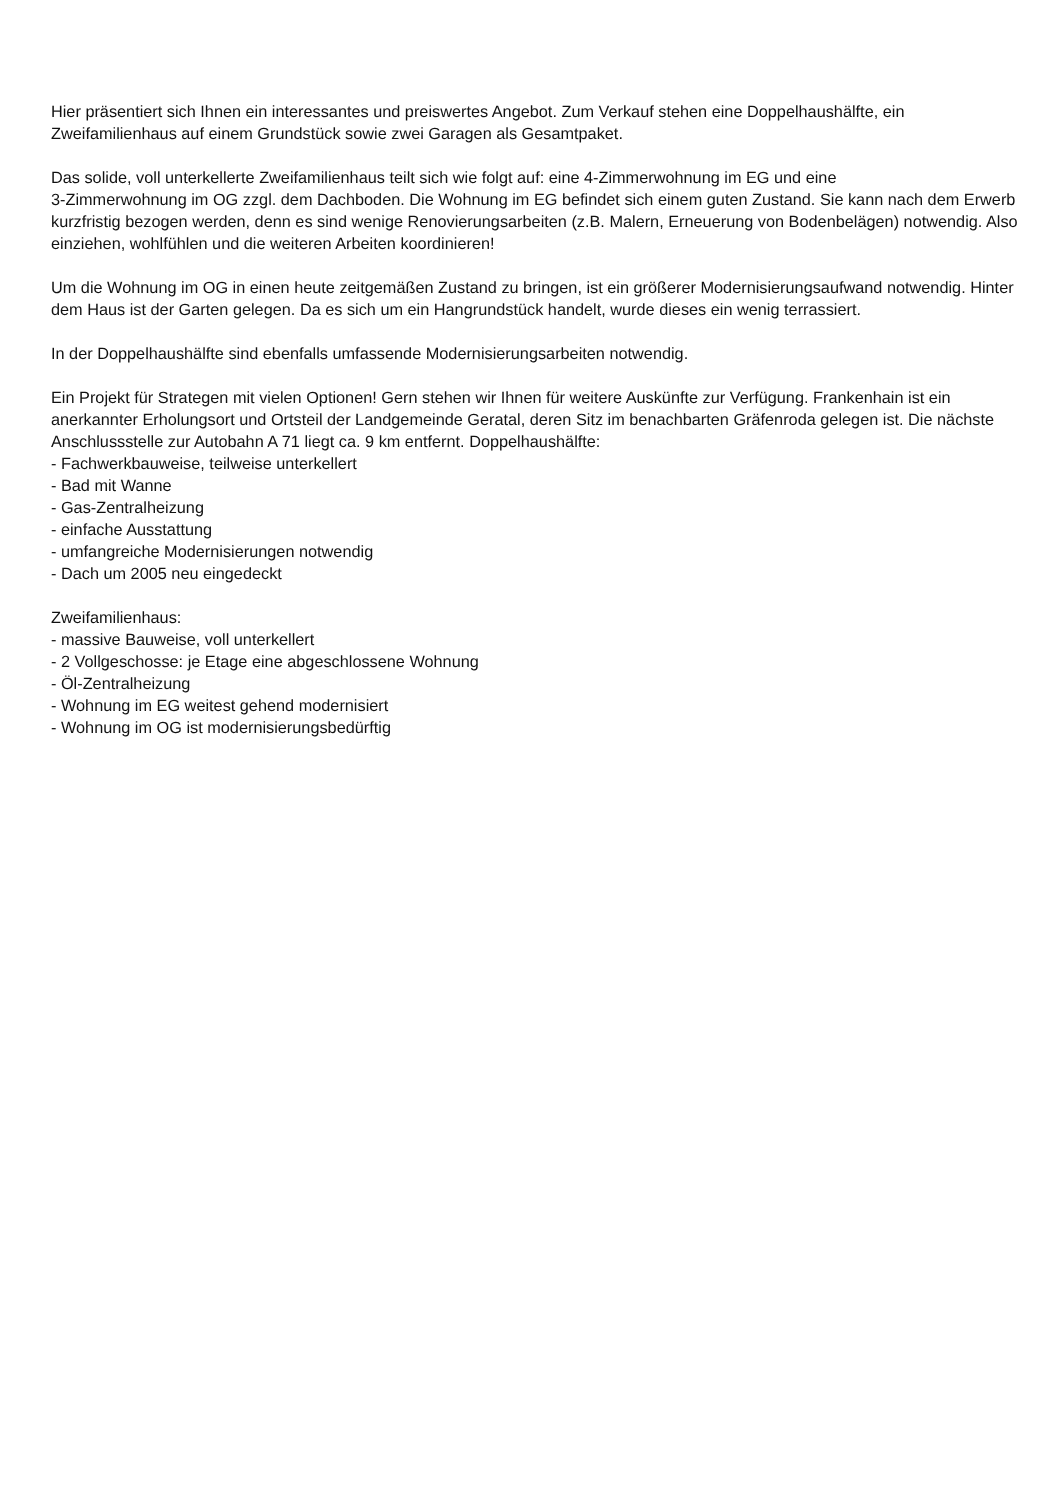Hier präsentiert sich Ihnen ein interessantes und preiswertes Angebot. Zum Verkauf stehen eine Doppelhaushälfte, ein Zweifamilienhaus auf einem Grundstück sowie zwei Garagen als Gesamtpaket.
Das solide, voll unterkellerte Zweifamilienhaus teilt sich wie folgt auf: eine 4-Zimmerwohnung im EG und eine
3-Zimmerwohnung im OG zzgl. dem Dachboden. Die Wohnung im EG befindet sich einem guten Zustand. Sie kann nach dem Erwerb kurzfristig bezogen werden, denn es sind wenige Renovierungsarbeiten (z.B. Malern, Erneuerung von Bodenbelägen) notwendig. Also einziehen, wohlfühlen und die weiteren Arbeiten koordinieren!
Um die Wohnung im OG in einen heute zeitgemäßen Zustand zu bringen, ist ein größerer Modernisierungsaufwand notwendig. Hinter dem Haus ist der Garten gelegen. Da es sich um ein Hangrundstück handelt, wurde dieses ein wenig terrassiert.
In der Doppelhaushälfte sind ebenfalls umfassende Modernisierungsarbeiten notwendig.
Ein Projekt für Strategen mit vielen Optionen! Gern stehen wir Ihnen für weitere Auskünfte zur Verfügung. Frankenhain ist ein anerkannter Erholungsort und Ortsteil der Landgemeinde Geratal, deren Sitz im benachbarten Gräfenroda gelegen ist. Die nächste Anschlussstelle zur Autobahn A 71 liegt ca. 9 km entfernt. Doppelhaushälfte:
- Fachwerkbauweise, teilweise unterkellert
- Bad mit Wanne
- Gas-Zentralheizung
- einfache Ausstattung
- umfangreiche Modernisierungen notwendig
- Dach um 2005 neu eingedeckt
Zweifamilienhaus:
- massive Bauweise, voll unterkellert
- 2 Vollgeschosse: je Etage eine abgeschlossene Wohnung
- Öl-Zentralheizung
- Wohnung im EG weitest gehend modernisiert
- Wohnung im OG ist modernisierungsbedürftig